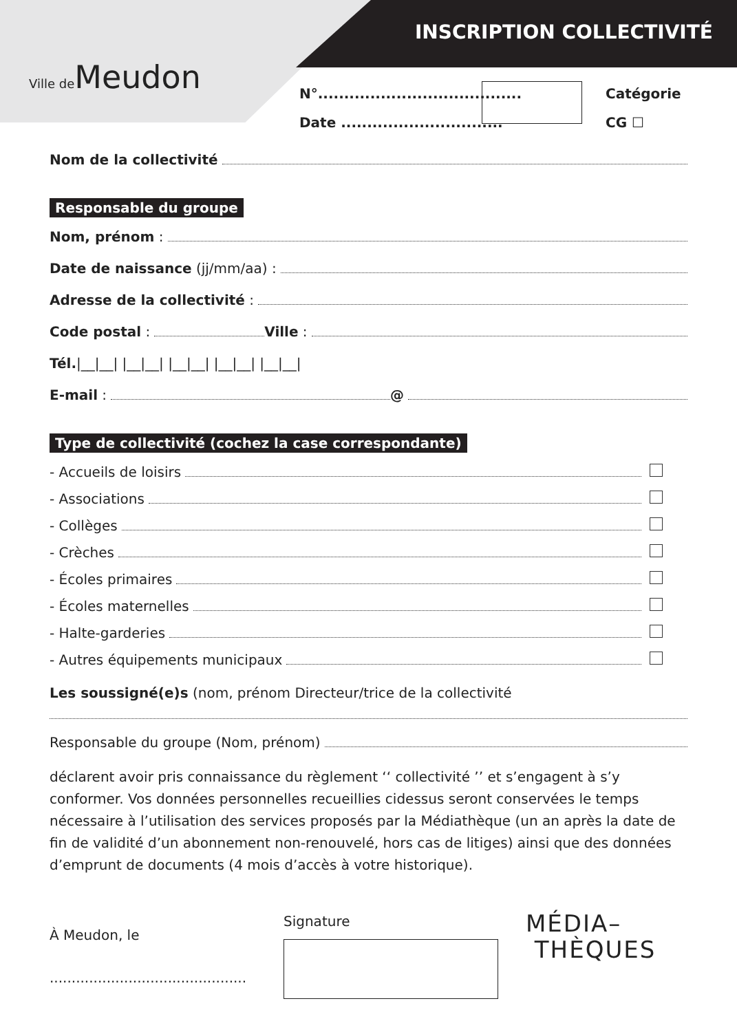Ville de Meudon
INSCRIPTION COLLECTIVITÉ
N°.......................................
Date ...............................
Catégorie
CG ☐
Nom de la collectivité
Responsable du groupe
Nom, prénom :
Date de naissance (jj/mm/aa) :
Adresse de la collectivité :
Code postal : Ville :
Tél. |__|__| |__|__| |__|__| |__|__| |__|__|
E-mail : @
Type de collectivité (cochez la case correspondante)
- Accueils de loisirs
- Associations
- Collèges
- Crèches
- Écoles primaires
- Écoles maternelles
- Halte-garderies
- Autres équipements municipaux
Les soussigné(e)s (nom, prénom Directeur/trice de la collectivité
Responsable du groupe (Nom, prénom)
déclarent avoir pris connaissance du règlement ‘‘ collectivité ’’ et s’engagent à s’y conformer. Vos données personnelles recueillies cidessus seront conservées le temps nécessaire à l’utilisation des services proposés par la Médiathèque (un an après la date de fin de validité d’un abonnement non-renouvelé, hors cas de litiges) ainsi que des données
d’emprunt de documents (4 mois d’accès à votre historique).
À Meudon, le
.............................................
Signature
MÉDIA–
THÈQUES